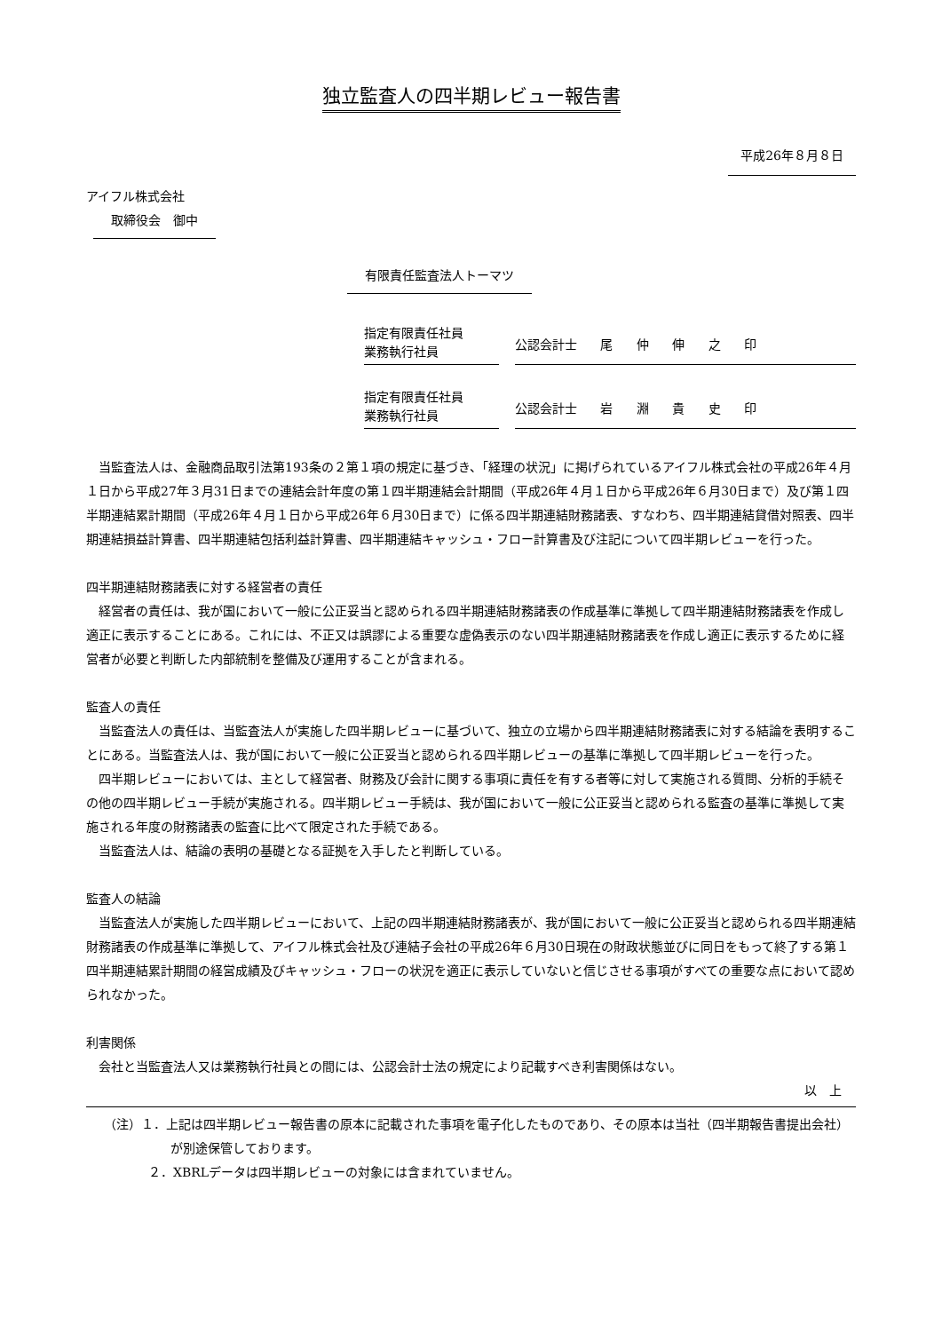独立監査人の四半期レビュー報告書
平成26年８月８日
アイフル株式会社
取締役会　御中
有限責任監査法人トーマツ
指定有限責任社員
業務執行社員
公認会計士 尾 仲 伸 之 印
指定有限責任社員
業務執行社員
公認会計士 岩 淵 貴 史 印
当監査法人は、金融商品取引法第193条の２第１項の規定に基づき、「経理の状況」に掲げられているアイフル株式会社の平成26年４月１日から平成27年３月31日までの連結会計年度の第１四半期連結会計期間（平成26年４月１日から平成26年６月30日まで）及び第１四半期連結累計期間（平成26年４月１日から平成26年６月30日まで）に係る四半期連結財務諸表、すなわち、四半期連結貸借対照表、四半期連結損益計算書、四半期連結包括利益計算書、四半期連結キャッシュ・フロー計算書及び注記について四半期レビューを行った。
四半期連結財務諸表に対する経営者の責任
経営者の責任は、我が国において一般に公正妥当と認められる四半期連結財務諸表の作成基準に準拠して四半期連結財務諸表を作成し適正に表示することにある。これには、不正又は誤謬による重要な虚偽表示のない四半期連結財務諸表を作成し適正に表示するために経営者が必要と判断した内部統制を整備及び運用することが含まれる。
監査人の責任
当監査法人の責任は、当監査法人が実施した四半期レビューに基づいて、独立の立場から四半期連結財務諸表に対する結論を表明することにある。当監査法人は、我が国において一般に公正妥当と認められる四半期レビューの基準に準拠して四半期レビューを行った。
四半期レビューにおいては、主として経営者、財務及び会計に関する事項に責任を有する者等に対して実施される質問、分析的手続その他の四半期レビュー手続が実施される。四半期レビュー手続は、我が国において一般に公正妥当と認められる監査の基準に準拠して実施される年度の財務諸表の監査に比べて限定された手続である。
当監査法人は、結論の表明の基礎となる証拠を入手したと判断している。
監査人の結論
当監査法人が実施した四半期レビューにおいて、上記の四半期連結財務諸表が、我が国において一般に公正妥当と認められる四半期連結財務諸表の作成基準に準拠して、アイフル株式会社及び連結子会社の平成26年６月30日現在の財政状態並びに同日をもって終了する第１四半期連結累計期間の経営成績及びキャッシュ・フローの状況を適正に表示していないと信じさせる事項がすべての重要な点において認められなかった。
利害関係
会社と当監査法人又は業務執行社員との間には、公認会計士法の規定により記載すべき利害関係はない。
以　上
（注）１．上記は四半期レビュー報告書の原本に記載された事項を電子化したものであり、その原本は当社（四半期報告書提出会社）が別途保管しております。
２．XBRLデータは四半期レビューの対象には含まれていません。